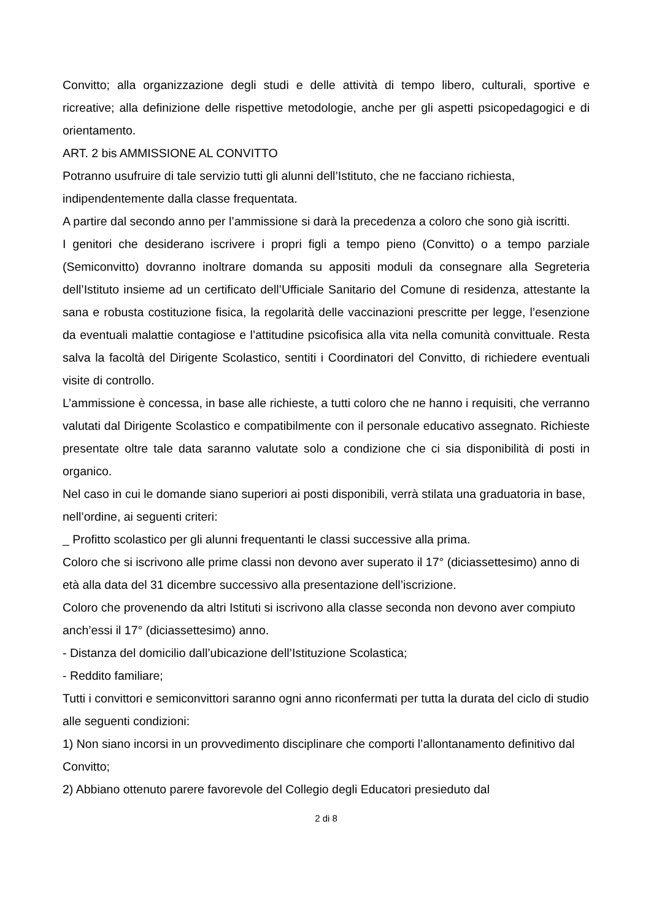Convitto; alla organizzazione degli studi e delle attività di tempo libero, culturali, sportive e ricreative; alla definizione delle rispettive metodologie, anche per gli aspetti psicopedagogici e di orientamento.
ART. 2 bis AMMISSIONE AL CONVITTO
Potranno usufruire di tale servizio tutti gli alunni dell’Istituto, che ne facciano richiesta, indipendentemente dalla classe frequentata.
A partire dal secondo anno per l’ammissione si darà la precedenza a coloro che sono già iscritti.
I genitori che desiderano iscrivere i propri figli a tempo pieno (Convitto) o a tempo parziale (Semiconvitto) dovranno inoltrare domanda su appositi moduli da consegnare alla Segreteria dell’Istituto insieme ad un certificato dell’Ufficiale Sanitario del Comune di residenza, attestante la sana e robusta costituzione fisica, la regolarità delle vaccinazioni prescritte per legge, l’esenzione da eventuali malattie contagiose e l’attitudine psicofisica alla vita nella comunità convittuale. Resta salva la facoltà del Dirigente Scolastico, sentiti i Coordinatori del Convitto, di richiedere eventuali visite di controllo.
L’ammissione è concessa, in base alle richieste, a tutti coloro che ne hanno i requisiti, che verranno valutati dal Dirigente Scolastico e compatibilmente con il personale educativo assegnato. Richieste presentate oltre tale data saranno valutate solo a condizione che ci sia disponibilità di posti in organico.
Nel caso in cui le domande siano superiori ai posti disponibili, verrà stilata una graduatoria in base, nell’ordine, ai seguenti criteri:
_ Profitto scolastico per gli alunni frequentanti le classi successive alla prima.
Coloro che si iscrivono alle prime classi non devono aver superato il 17° (diciassettesimo) anno di età alla data del 31 dicembre successivo alla presentazione dell’iscrizione.
Coloro che provenendo da altri Istituti si iscrivono alla classe seconda non devono aver compiuto anch’essi il 17° (diciassettesimo) anno.
- Distanza del domicilio dall’ubicazione dell’Istituzione Scolastica;
- Reddito familiare;
Tutti i convittori e semiconvittori saranno ogni anno riconfermati per tutta la durata del ciclo di studio alle seguenti condizioni:
1) Non siano incorsi in un provvedimento disciplinare che comporti l’allontanamento definitivo dal Convitto;
2) Abbiano ottenuto parere favorevole del Collegio degli Educatori presieduto dal
2 di 8